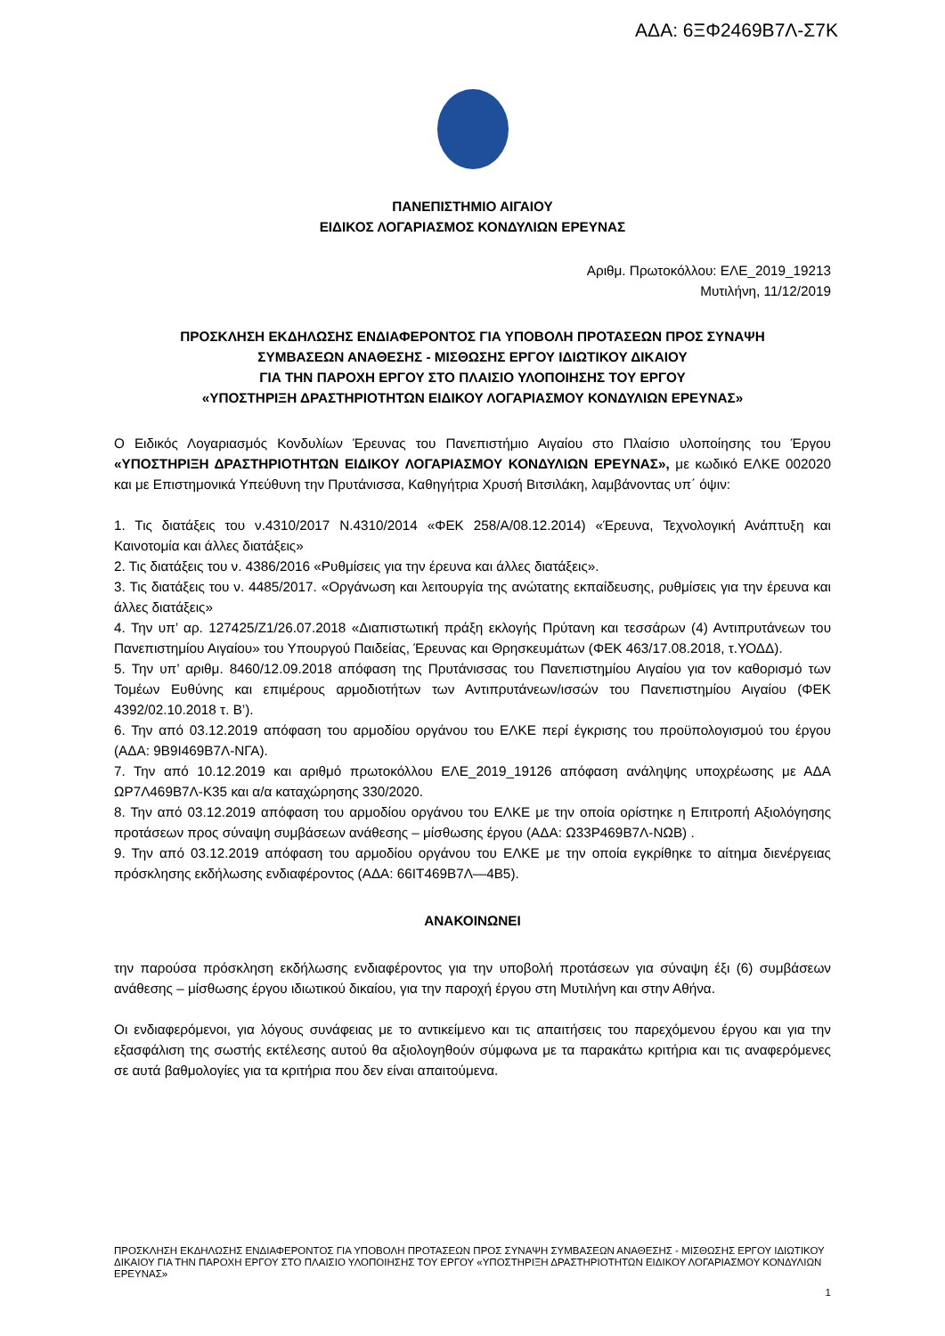ΑΔΑ: 6ΞΦ2469Β7Λ-Σ7Κ
ΠΑΝΕΠΙΣΤΗΜΙΟ ΑΙΓΑΙΟΥ
ΕΙΔΙΚΟΣ ΛΟΓΑΡΙΑΣΜΟΣ ΚΟΝΔΥΛΙΩΝ ΕΡΕΥΝΑΣ
Αριθμ. Πρωτοκόλλου: ΕΛΕ_2019_19213
Μυτιλήνη, 11/12/2019
ΠΡΟΣΚΛΗΣΗ ΕΚΔΗΛΩΣΗΣ ΕΝΔΙΑΦΕΡΟΝΤΟΣ ΓΙΑ ΥΠΟΒΟΛΗ ΠΡΟΤΑΣΕΩΝ ΠΡΟΣ ΣΥΝΑΨΗ
ΣΥΜΒΑΣΕΩΝ ΑΝΑΘΕΣΗΣ - ΜΙΣΘΩΣΗΣ ΕΡΓΟΥ ΙΔΙΩΤΙΚΟΥ ΔΙΚΑΙΟΥ
ΓΙΑ ΤΗΝ ΠΑΡΟΧΗ ΕΡΓΟΥ ΣΤΟ ΠΛΑΙΣΙΟ ΥΛΟΠΟΙΗΣΗΣ ΤΟΥ ΕΡΓΟΥ
«ΥΠΟΣΤΗΡΙΞΗ ΔΡΑΣΤΗΡΙΟΤΗΤΩΝ ΕΙΔΙΚΟΥ ΛΟΓΑΡΙΑΣΜΟΥ ΚΟΝΔΥΛΙΩΝ ΕΡΕΥΝΑΣ»
Ο Ειδικός Λογαριασμός Κονδυλίων Έρευνας του Πανεπιστήμιο Αιγαίου στο Πλαίσιο υλοποίησης του Έργου «ΥΠΟΣΤΗΡΙΞΗ ΔΡΑΣΤΗΡΙΟΤΗΤΩΝ ΕΙΔΙΚΟΥ ΛΟΓΑΡΙΑΣΜΟΥ ΚΟΝΔΥΛΙΩΝ ΕΡΕΥΝΑΣ», με κωδικό ΕΛΚΕ 002020 και με Επιστημονικά Υπεύθυνη την Πρυτάνισσα, Καθηγήτρια Χρυσή Βιτσιλάκη, λαμβάνοντας υπ΄ όψιν:
1. Τις διατάξεις του ν.4310/2017 Ν.4310/2014 «ΦΕΚ 258/Α/08.12.2014) «Έρευνα, Τεχνολογική Ανάπτυξη και Καινοτομία και άλλες διατάξεις»
2. Τις διατάξεις του ν. 4386/2016 «Ρυθμίσεις για την έρευνα και άλλες διατάξεις».
3. Τις διατάξεις του ν. 4485/2017. «Οργάνωση και λειτουργία της ανώτατης εκπαίδευσης, ρυθμίσεις για την έρευνα και άλλες διατάξεις»
4. Την υπ’ αρ. 127425/Ζ1/26.07.2018 «Διαπιστωτική πράξη εκλογής Πρύτανη και τεσσάρων (4) Αντιπρυτάνεων του Πανεπιστημίου Αιγαίου» του Υπουργού Παιδείας, Έρευνας και Θρησκευμάτων (ΦΕΚ 463/17.08.2018, τ.ΥΟΔΔ).
5. Την υπ’ αριθμ. 8460/12.09.2018 απόφαση της Πρυτάνισσας του Πανεπιστημίου Αιγαίου για τον καθορισμό των Τομέων Ευθύνης και επιμέρους αρμοδιοτήτων των Αντιπρυτάνεων/ισσών του Πανεπιστημίου Αιγαίου (ΦΕΚ 4392/02.10.2018 τ. Β’).
6. Την από 03.12.2019 απόφαση του αρμοδίου οργάνου του ΕΛΚΕ περί έγκρισης του προϋπολογισμού του έργου (ΑΔΑ: 9Β9Ι469Β7Λ-ΝΓΑ).
7. Την από 10.12.2019 και αριθμό πρωτοκόλλου ΕΛΕ_2019_19126 απόφαση ανάληψης υποχρέωσης με ΑΔΑ ΩΡ7Λ469Β7Λ-Κ35 και α/α καταχώρησης 330/2020.
8. Την από 03.12.2019 απόφαση του αρμοδίου οργάνου του ΕΛΚΕ με την οποία ορίστηκε η Επιτροπή Αξιολόγησης προτάσεων προς σύναψη συμβάσεων ανάθεσης – μίσθωσης έργου (ΑΔΑ: Ω33Ρ469Β7Λ-ΝΩΒ) .
9. Την από 03.12.2019 απόφαση του αρμοδίου οργάνου του ΕΛΚΕ με την οποία εγκρίθηκε το αίτημα διενέργειας πρόσκλησης εκδήλωσης ενδιαφέροντος (ΑΔΑ: 66ΙΤ469Β7Λ—4Β5).
ΑΝΑΚΟΙΝΩΝΕΙ
την παρούσα πρόσκληση εκδήλωσης ενδιαφέροντος για την υποβολή προτάσεων για σύναψη έξι (6) συμβάσεων ανάθεσης – μίσθωσης έργου ιδιωτικού δικαίου, για την παροχή έργου στη Μυτιλήνη και στην Αθήνα.
Οι ενδιαφερόμενοι, για λόγους συνάφειας με το αντικείμενο και τις απαιτήσεις του παρεχόμενου έργου και για την εξασφάλιση της σωστής εκτέλεσης αυτού θα αξιολογηθούν σύμφωνα με τα παρακάτω κριτήρια και τις αναφερόμενες σε αυτά βαθμολογίες για τα κριτήρια που δεν είναι απαιτούμενα.
ΠΡΟΣΚΛΗΣΗ ΕΚΔΗΛΩΣΗΣ ΕΝΔΙΑΦΕΡΟΝΤΟΣ ΓΙΑ ΥΠΟΒΟΛΗ ΠΡΟΤΑΣΕΩΝ ΠΡΟΣ ΣΥΝΑΨΗ ΣΥΜΒΑΣΕΩΝ ΑΝΑΘΕΣΗΣ - ΜΙΣΘΩΣΗΣ ΕΡΓΟΥ ΙΔΙΩΤΙΚΟΥ ΔΙΚΑΙΟΥ ΓΙΑ ΤΗΝ ΠΑΡΟΧΗ ΕΡΓΟΥ ΣΤΟ ΠΛΑΙΣΙΟ ΥΛΟΠΟΙΗΣΗΣ ΤΟΥ ΕΡΓΟΥ «ΥΠΟΣΤΗΡΙΞΗ ΔΡΑΣΤΗΡΙΟΤΗΤΩΝ ΕΙΔΙΚΟΥ ΛΟΓΑΡΙΑΣΜΟΥ ΚΟΝΔΥΛΙΩΝ ΕΡΕΥΝΑΣ»
1